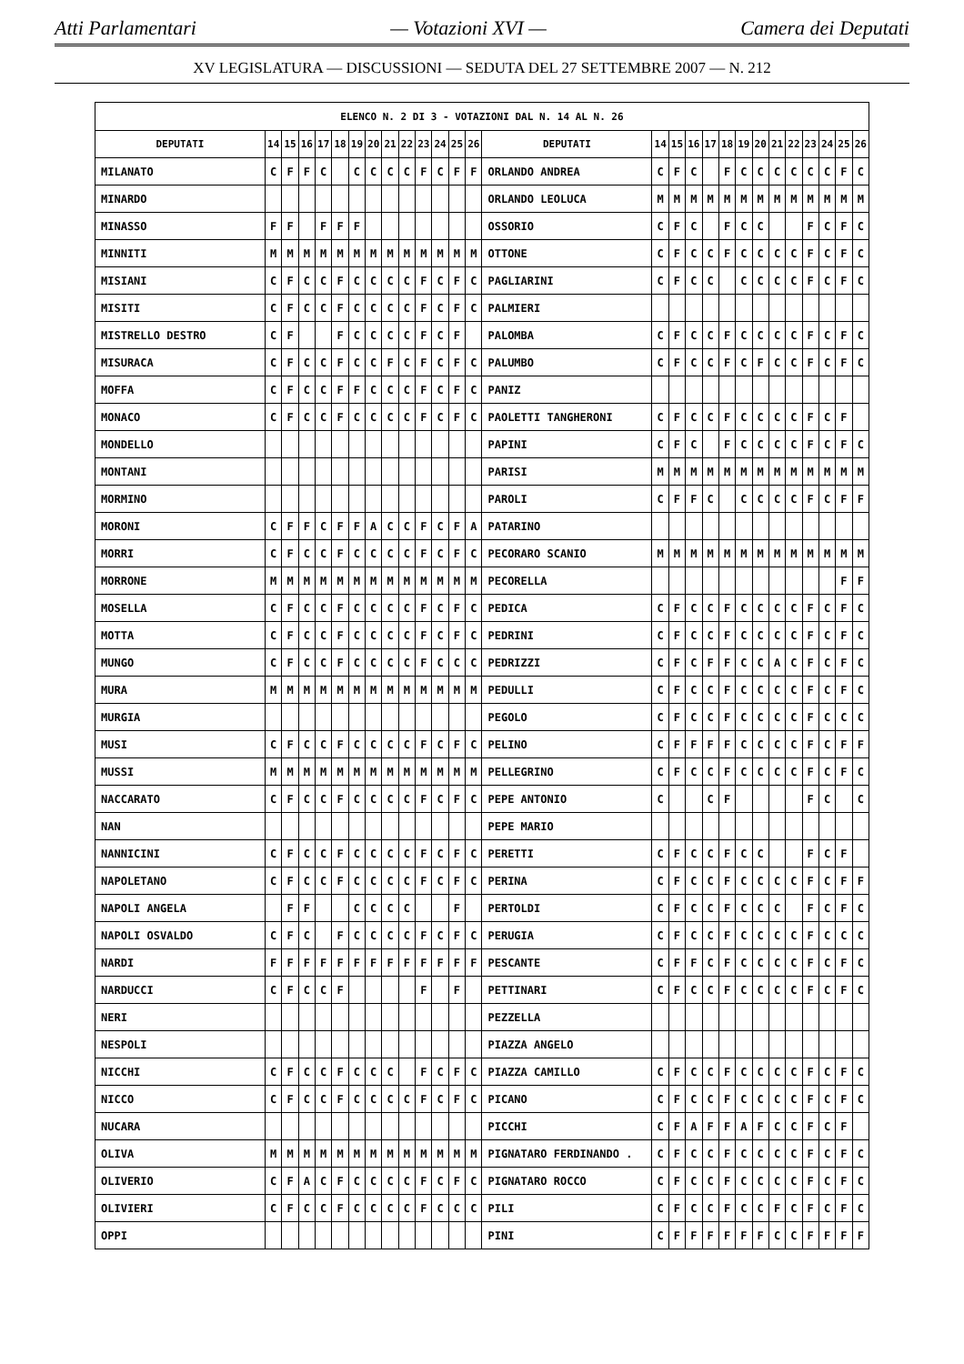Atti Parlamentari — Votazioni XVI — Camera dei Deputati
XV LEGISLATURA — DISCUSSIONI — SEDUTA DEL 27 SETTEMBRE 2007 — N. 212
| ELENCO N. 2 DI 3 - VOTAZIONI DAL N. 14 AL N. 26 | | | | | | | | | | | | | | | | | | | | | | | | | | | |
| --- | --- | --- | --- | --- | --- | --- | --- | --- | --- | --- | --- | --- | --- | --- | --- | --- | --- | --- | --- | --- | --- | --- | --- | --- | --- | --- | --- |
| DEPUTATI | 14 | 15 | 16 | 17 | 18 | 19 | 20 | 21 | 22 | 23 | 24 | 25 | 26 | DEPUTATI | 14 | 15 | 16 | 17 | 18 | 19 | 20 | 21 | 22 | 23 | 24 | 25 | 26 |
| MILANATO | C | F | F | C | | C | C | C | C | F | C | F | F | ORLANDO ANDREA | C | F | C | | F | C | C | C | C | C | C | F | C |
| MINARDO | | | | | | | | | | | | | | ORLANDO LEOLUCA | M | M | M | M | M | M | M | M | M | M | M | M | M |
| MINASSO | F | F | | F | F | F | | | | | | | | OSSORIO | C | F | C | | F | C | C | | | F | C | F | C |
| MINNITI | M | M | M | M | M | M | M | M | M | M | M | M | M | OTTONE | C | F | C | C | F | C | C | C | C | F | C | F | C |
| MISIANI | C | F | C | C | F | C | C | C | C | F | C | F | C | PAGLIARINI | C | F | C | C | | C | C | C | C | F | C | F | C |
| MISITI | C | F | C | C | F | C | C | C | C | F | C | F | C | PALMIERI | | | | | | | | | | | | | |
| MISTRELLO DESTRO | C | F | | | F | C | C | C | C | F | C | F | | PALOMBA | C | F | C | C | F | C | C | C | C | F | C | F | C |
| MISURACA | C | F | C | C | F | C | C | F | C | F | C | F | C | PALUMBO | C | F | C | C | F | C | F | C | C | F | C | F | C |
| MOFFA | C | F | C | C | F | F | C | C | C | F | C | F | C | PANIZ | | | | | | | | | | | | | |
| MONACO | C | F | C | C | F | C | C | C | C | F | C | F | C | PAOLETTI TANGHERONI | C | F | C | C | F | C | C | C | C | F | C | F | |
| MONDELLO | | | | | | | | | | | | | | PAPINI | C | F | C | | F | C | C | C | C | F | C | F | C |
| MONTANI | | | | | | | | | | | | | | PARISI | M | M | M | M | M | M | M | M | M | M | M | M | M |
| MORMINO | | | | | | | | | | | | | | PAROLI | C | F | F | C | | C | C | C | C | F | C | F | F |
| MORONI | C | F | F | C | F | F | A | C | C | F | C | F | A | PATARINO | | | | | | | | | | | | | |
| MORRI | C | F | C | C | F | C | C | C | C | F | C | F | C | PECORARO SCANIO | M | M | M | M | M | M | M | M | M | M | M | M | M |
| MORRONE | M | M | M | M | M | M | M | M | M | M | M | M | M | PECORELLA | | | | | | | | | | | | F | F |
| MOSELLA | C | F | C | C | F | C | C | C | C | F | C | F | C | PEDICA | C | F | C | C | F | C | C | C | C | F | C | F | C |
| MOTTA | C | F | C | C | F | C | C | C | C | F | C | F | C | PEDRINI | C | F | C | C | F | C | C | C | C | F | C | F | C |
| MUNGO | C | F | C | C | F | C | C | C | C | F | C | C | C | PEDRIZZI | C | F | C | F | F | C | C | A | C | F | C | F | C |
| MURA | M | M | M | M | M | M | M | M | M | M | M | M | M | PEDULLI | C | F | C | C | F | C | C | C | C | F | C | F | C |
| MURGIA | | | | | | | | | | | | | | PEGOLO | C | F | C | C | F | C | C | C | C | F | C | C | C |
| MUSI | C | F | C | C | F | C | C | C | C | F | C | F | C | PELINO | C | F | F | F | F | C | C | C | C | F | C | F | F |
| MUSSI | M | M | M | M | M | M | M | M | M | M | M | M | M | PELLEGRINO | C | F | C | C | F | C | C | C | C | F | C | F | C |
| NACCARATO | C | F | C | C | F | C | C | C | C | F | C | F | C | PEPE ANTONIO | C | | | C | F | | | | | F | C | | C |
| NAN | | | | | | | | | | | | | | PEPE MARIO | | | | | | | | | | | | | |
| NANNICINI | C | F | C | C | F | C | C | C | C | F | C | F | C | PERETTI | C | F | C | C | F | C | C | | | F | C | F | |
| NAPOLETANO | C | F | C | C | F | C | C | C | C | F | C | F | C | PERINA | C | F | C | C | F | C | C | C | C | F | C | F | F |
| NAPOLI ANGELA | | F | F | | | C | C | C | C | | | F | | PERTOLDI | C | F | C | C | F | C | C | C | | F | C | F | C |
| NAPOLI OSVALDO | C | F | C | | F | C | C | C | C | F | C | F | C | PERUGIA | C | F | C | C | F | C | C | C | C | F | C | C | C |
| NARDI | F | F | F | F | F | F | F | F | F | F | F | F | F | PESCANTE | C | F | F | C | F | C | C | C | C | F | C | F | C |
| NARDUCCI | C | F | C | C | F | | | | | F | | F | | PETTINARI | C | F | C | C | F | C | C | C | C | F | C | F | C |
| NERI | | | | | | | | | | | | | | PEZZELLA | | | | | | | | | | | | | |
| NESPOLI | | | | | | | | | | | | | | PIAZZA ANGELO | | | | | | | | | | | | | |
| NICCHI | C | F | C | C | F | C | C | C | | F | C | F | C | PIAZZA CAMILLO | C | F | C | C | F | C | C | C | C | F | C | F | C |
| NICCO | C | F | C | C | F | C | C | C | C | F | C | F | C | PICANO | C | F | C | C | F | C | C | C | C | F | C | F | C |
| NUCARA | | | | | | | | | | | | | | PICCHI | C | F | A | F | F | A | F | C | C | F | C | F | |
| OLIVA | M | M | M | M | M | M | M | M | M | M | M | M | M | PIGNATARO FERDINANDO . | C | F | C | C | F | C | C | C | C | F | C | F | C |
| OLIVERIO | C | F | A | C | F | C | C | C | C | F | C | F | C | PIGNATARO ROCCO | C | F | C | C | F | C | C | C | C | F | C | F | C |
| OLIVIERI | C | F | C | C | F | C | C | C | C | F | C | C | C | PILI | C | F | C | C | F | C | C | F | C | F | C | F | C |
| OPPI | | | | | | | | | | | | | | PINI | C | F | F | F | F | F | F | C | C | F | F | F | F |